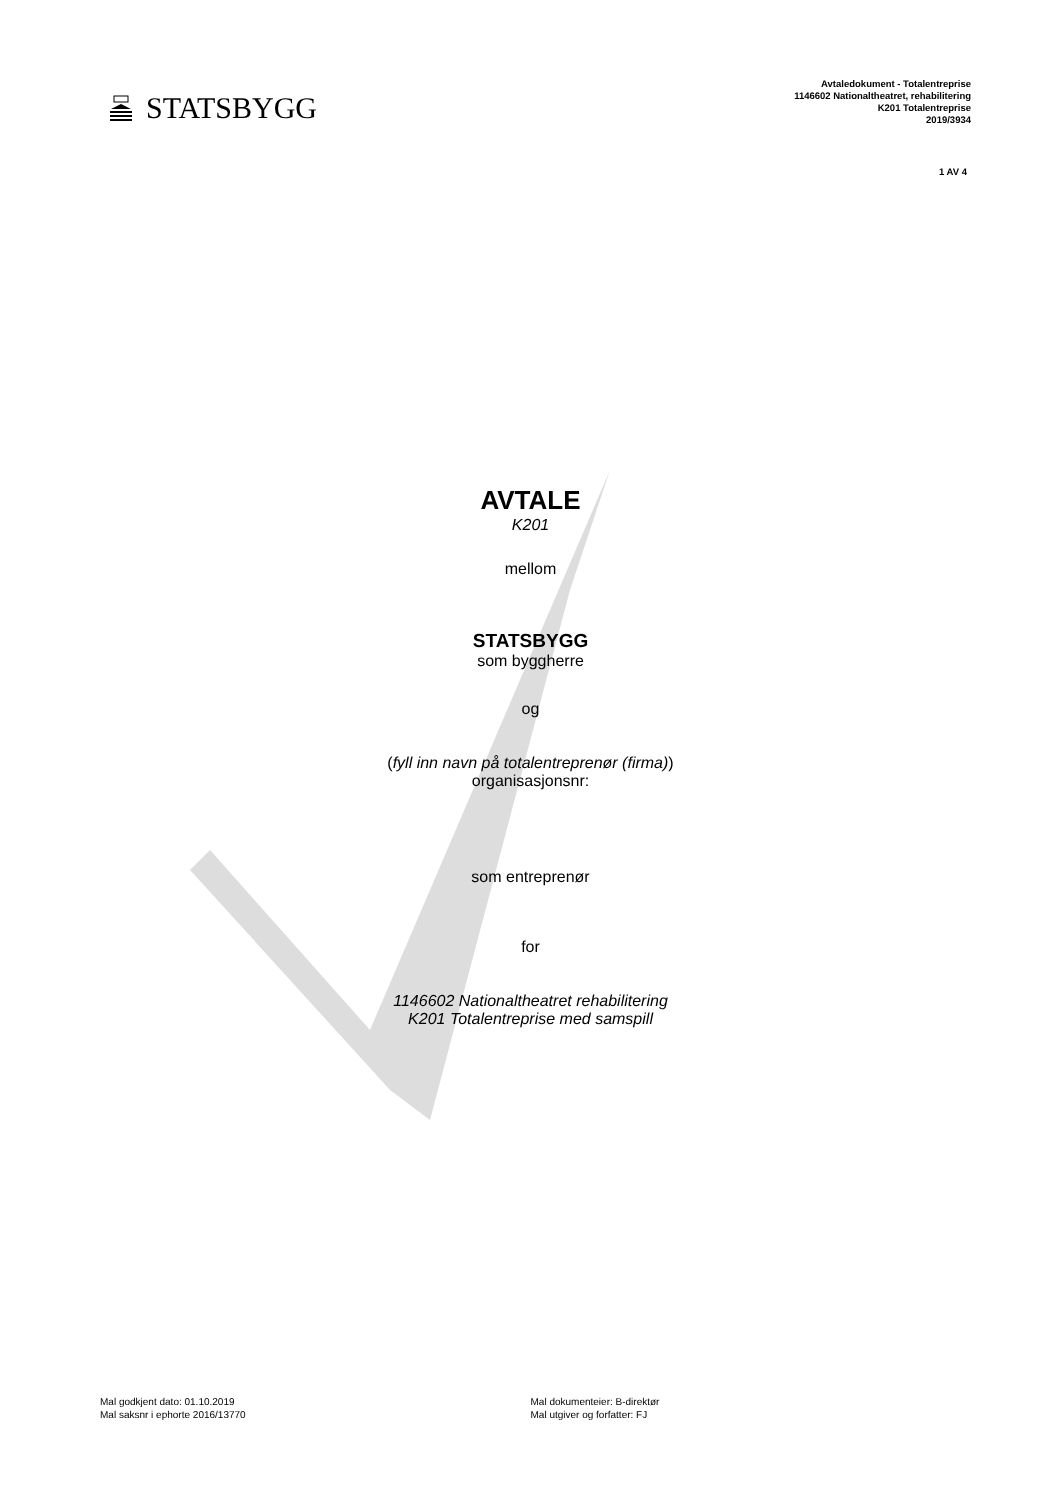STATSBYGG
Avtaledokument - Totalentreprise
1146602 Nationaltheatret, rehabilitering
K201 Totalentreprise
2019/3934
1 AV 4
AVTALE
K201
mellom
STATSBYGG
som byggherre
og
(fyll inn navn på totalentreprenør (firma))
organisasjonsnr:
som entreprenør
for
1146602 Nationaltheatret rehabilitering
K201 Totalentreprise med samspill
Mal godkjent dato: 01.10.2019
Mal saksnr i ephorte 2016/13770
Mal dokumenteier: B-direktør
Mal utgiver og forfatter: FJ